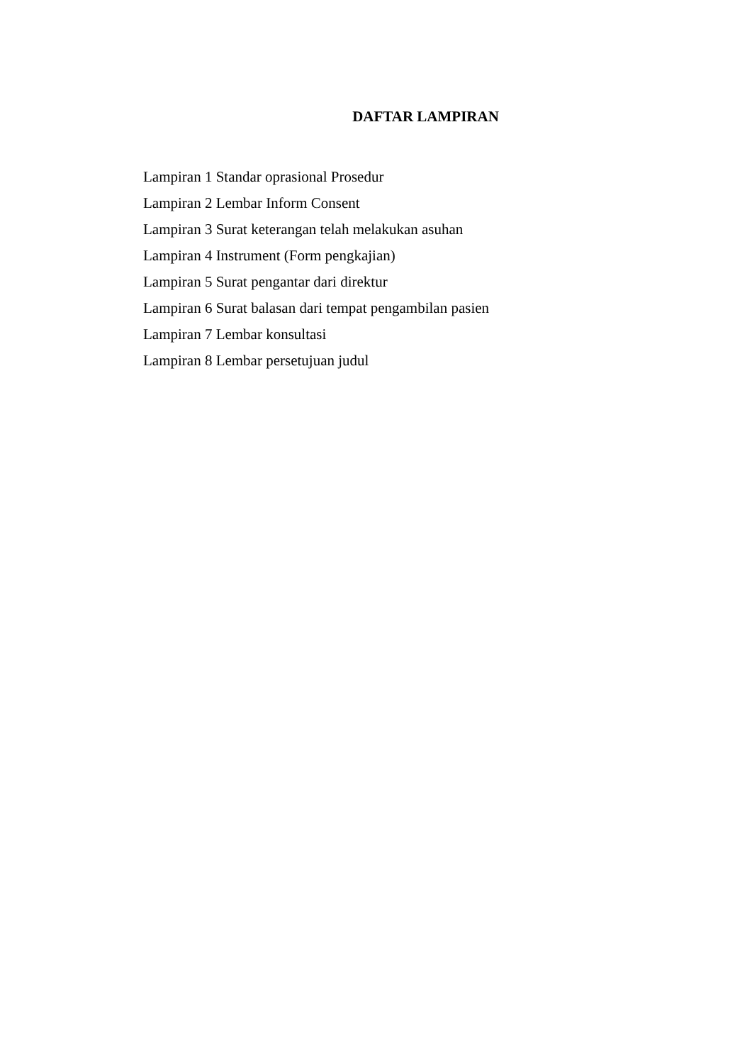DAFTAR LAMPIRAN
Lampiran 1 Standar oprasional Prosedur
Lampiran 2 Lembar Inform Consent
Lampiran 3 Surat keterangan telah melakukan asuhan
Lampiran 4 Instrument (Form pengkajian)
Lampiran 5 Surat pengantar dari direktur
Lampiran 6 Surat balasan dari tempat pengambilan pasien
Lampiran 7 Lembar konsultasi
Lampiran 8 Lembar persetujuan judul